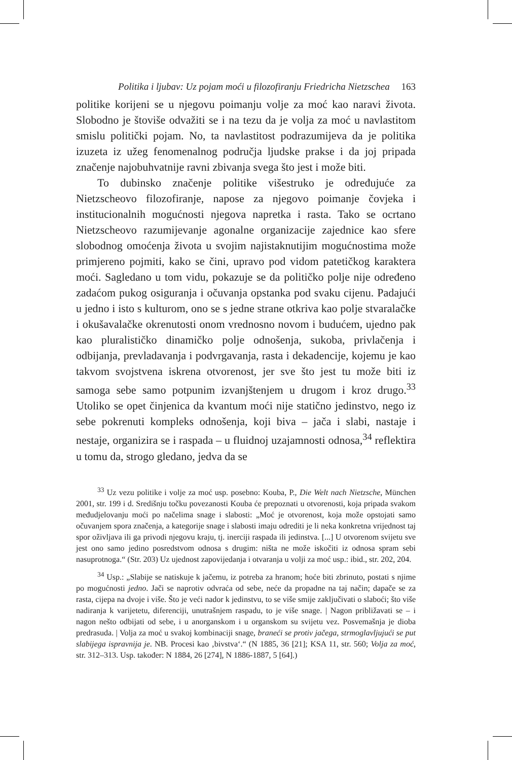Politika i ljubav: Uz pojam moći u filozofiranju Friedricha Nietzschea 163
politike korijeni se u njegovu poimanju volje za moć kao naravi života. Slobodno je štoviše odvažiti se i na tezu da je volja za moć u navlastitom smislu politički pojam. No, ta navlastitost podrazumijeva da je politika izuzeta iz užeg fenomenalnog područja ljudske prakse i da joj pripada značenje najobuhvatnije ravni zbivanja svega što jest i može biti.
To dubinsko značenje politike višestruko je određujuće za Nietzscheovo filozofiranje, napose za njegovo poimanje čovjeka i institucionalnih mogućnosti njegova napretka i rasta. Tako se ocrtano Nietzscheovo razumijevanje agonalne organizacije zajednice kao sfere slobodnog omoćenja života u svojim najistaknutijim mogućnostima može primjereno pojmiti, kako se čini, upravo pod vidom patetičkog karaktera moći. Sagledano u tom vidu, pokazuje se da političko polje nije određeno zadaćom pukog osiguranja i očuvanja opstanka pod svaku cijenu. Padajući u jedno i isto s kulturom, ono se s jedne strane otkriva kao polje stvaralačke i okušavalačke okrenutosti onom vrednosno novom i budućem, ujedno pak kao pluralističko dinamičko polje odnošenja, sukoba, privlačenja i odbijanja, prevladavanja i podvrgavanja, rasta i dekadencije, kojemu je kao takvom svojstvena iskrena otvorenost, jer sve što jest tu može biti iz samoga sebe samo potpunim izvanjštenjem u drugom i kroz drugo.<sup>33</sup> Utoliko se opet činjenica da kvantum moći nije statično jedinstvo, nego iz sebe pokrenuti kompleks odnošenja, koji biva – jača i slabi, nastaje i nestaje, organizira se i raspada – u fluidnoj uzajamnosti odnosa,<sup>34</sup> reflektira u tomu da, strogo gledano, jedva da se
<sup>33</sup> Uz vezu politike i volje za moć usp. posebno: Kouba, P., Die Welt nach Nietzsche, München 2001, str. 199 i d. Središnju točku povezanosti Kouba će prepoznati u otvorenosti, koja pripada svakom međudjelovanju moći po načelima snage i slabosti: „Moć je otvorenost, koja može opstojati samo očuvanjem spora značenja, a kategorije snage i slabosti imaju odrediti je li neka konkretna vrijednost taj spor oživljava ili ga privodi njegovu kraju, tj. inerciji raspada ili jedinstva. [...] U otvorenom svijetu sve jest ono samo jedino posredstvom odnosa s drugim: ništa ne može iskočiti iz odnosa spram sebi nasuprotnoga.“ (Str. 203) Uz ujednost zapovijedanja i otvaranja u volji za moć usp.: ibid., str. 202, 204.
<sup>34</sup> Usp.: „Slabije se natiskuje k jačemu, iz potreba za hranom; hoće biti zbrinuto, postati s njime po mogućnosti jedno. Jači se naprotiv odvraća od sebe, neće da propadne na taj način; dapače se za rasta, cijepa na dvoje i više. Što je veći nador k jedinstvu, to se više smije zaključivati o slaboći; što više nadiranja k varijetetu, diferenciji, unutrašnjem raspadu, to je više snage. | Nagon približavati se – i nagon nešto odbijati od sebe, i u anorganskom i u organskom su svijetu vez. Posvemašnja je dioba predrasuda. | Volja za moć u svakoj kombinaciji snage, braneći se protiv jačega, strmoglavljujući se put slabijega ispravnija je. NB. Procesi kao ‚bivstva‘.“ (N 1885, 36 [21]; KSA 11, str. 560; Volja za moć, str. 312–313. Usp. također: N 1884, 26 [274], N 1886-1887, 5 [64].)